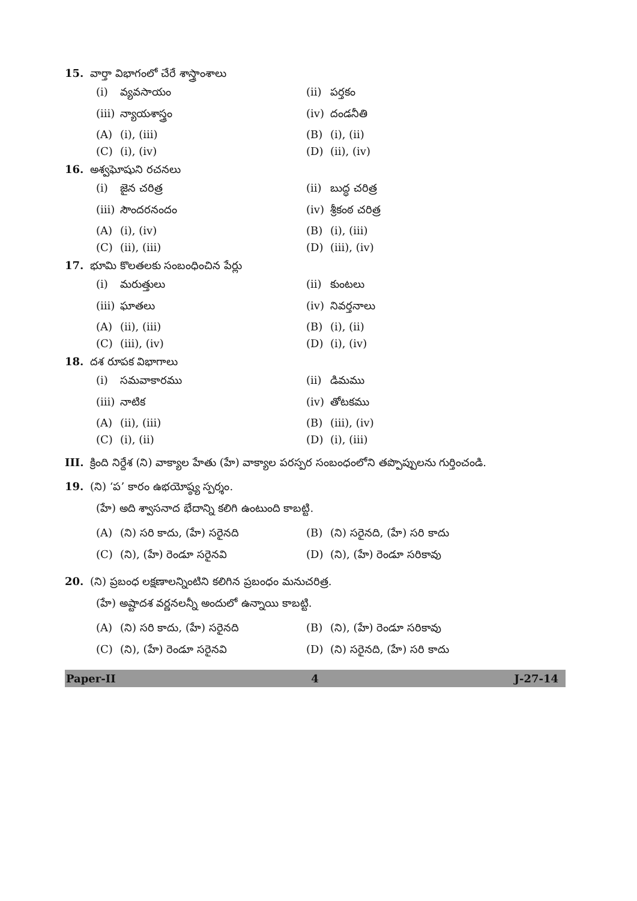15. వార్తా విభాగంలో చేరే శాస్త్రాంశాలు
(i) వ్యవసాయం (ii) పర్తకం
(iii) న్యాయశాస్త్రం (iv) దండనీతి
(A) (i), (iii) (B) (i), (ii)
(C) (i), (iv) (D) (ii), (iv)
16. అశ్వఘోషుని రచనలు
(i) జైన చరిత్ర (ii) బుద్ధ చరిత్ర
(iii) సౌందరనందం (iv) శ్రీకంఠ చరిత్ర
(A) (i), (iv) (B) (i), (iii)
(C) (ii), (iii) (D) (iii), (iv)
17. భూమి కొలతలకు సంబంధించిన పేర్లు
(i) మరుత్తులు (ii) కుంటలు
(iii) ఘాతలు (iv) నివర్తనాలు
(A) (ii), (iii) (B) (i), (ii)
(C) (iii), (iv) (D) (i), (iv)
18. దశ రూపక విభాగాలు
(i) సమవాకారము (ii) డిమము
(iii) నాటిక (iv) తోటకము
(A) (ii), (iii) (B) (iii), (iv)
(C) (i), (ii) (D) (i), (iii)
III. క్రింది నిర్దేశ (ని) వాక్యాల హేతు (హే) వాక్యాల పరస్పర సంబంధంలోని తప్పొప్పులను గుర్తించండి.
19. (ని) ‘ప’ కారం ఉభయోష్ఠ్య స్పర్శం.
(హే) అది శ్వాసనాద భేదాన్ని కలిగి ఉంటుంది కాబట్టి.
(A) (ని) సరి కాదు, (హే) సరైనది (B) (ని) సరైనది, (హే) సరి కాదు
(C) (ని), (హే) రెండూ సరైనవి (D) (ని), (హే) రెండూ సరికావు
20. (ని) ప్రబంధ లక్షణాలన్నింటిని కలిగిన ప్రబంధం మనుచరిత్ర.
(హే) అష్టాదశ వర్ణనలన్నీ అందులో ఉన్నాయి కాబట్టి.
(A) (ని) సరి కాదు, (హే) సరైనది (B) (ని), (హే) రెండూ సరికావు
(C) (ని), (హే) రెండూ సరైనవి (D) (ని) సరైనది, (హే) సరి కాదు
Paper-II 4 J-27-14